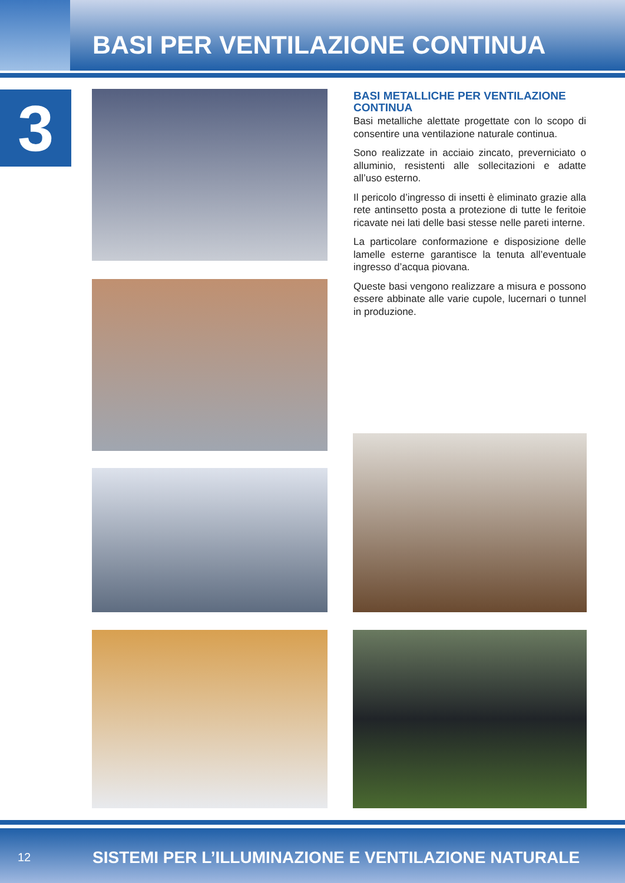BASI PER VENTILAZIONE CONTINUA
3
BASI METALLICHE PER VENTILAZIONE CONTINUA
Basi metalliche alettate progettate con lo scopo di consentire una ventilazione naturale continua.
Sono realizzate in acciaio zincato, preverniciato o alluminio, resistenti alle sollecitazioni e adatte all’uso esterno.
Il pericolo d’ingresso di insetti è eliminato grazie alla rete antinsetto posta a protezione di tutte le feritoie ricavate nei lati delle basi stesse nelle pareti interne.
La particolare conformazione e disposizione delle lamelle esterne garantisce la tenuta all’eventuale ingresso d’acqua piovana.
Queste basi vengono realizzare a misura e possono essere abbinate alle varie cupole, lucernari o tunnel in produzione.
12 SISTEMI PER L’ILLUMINAZIONE E VENTILAZIONE NATURALE